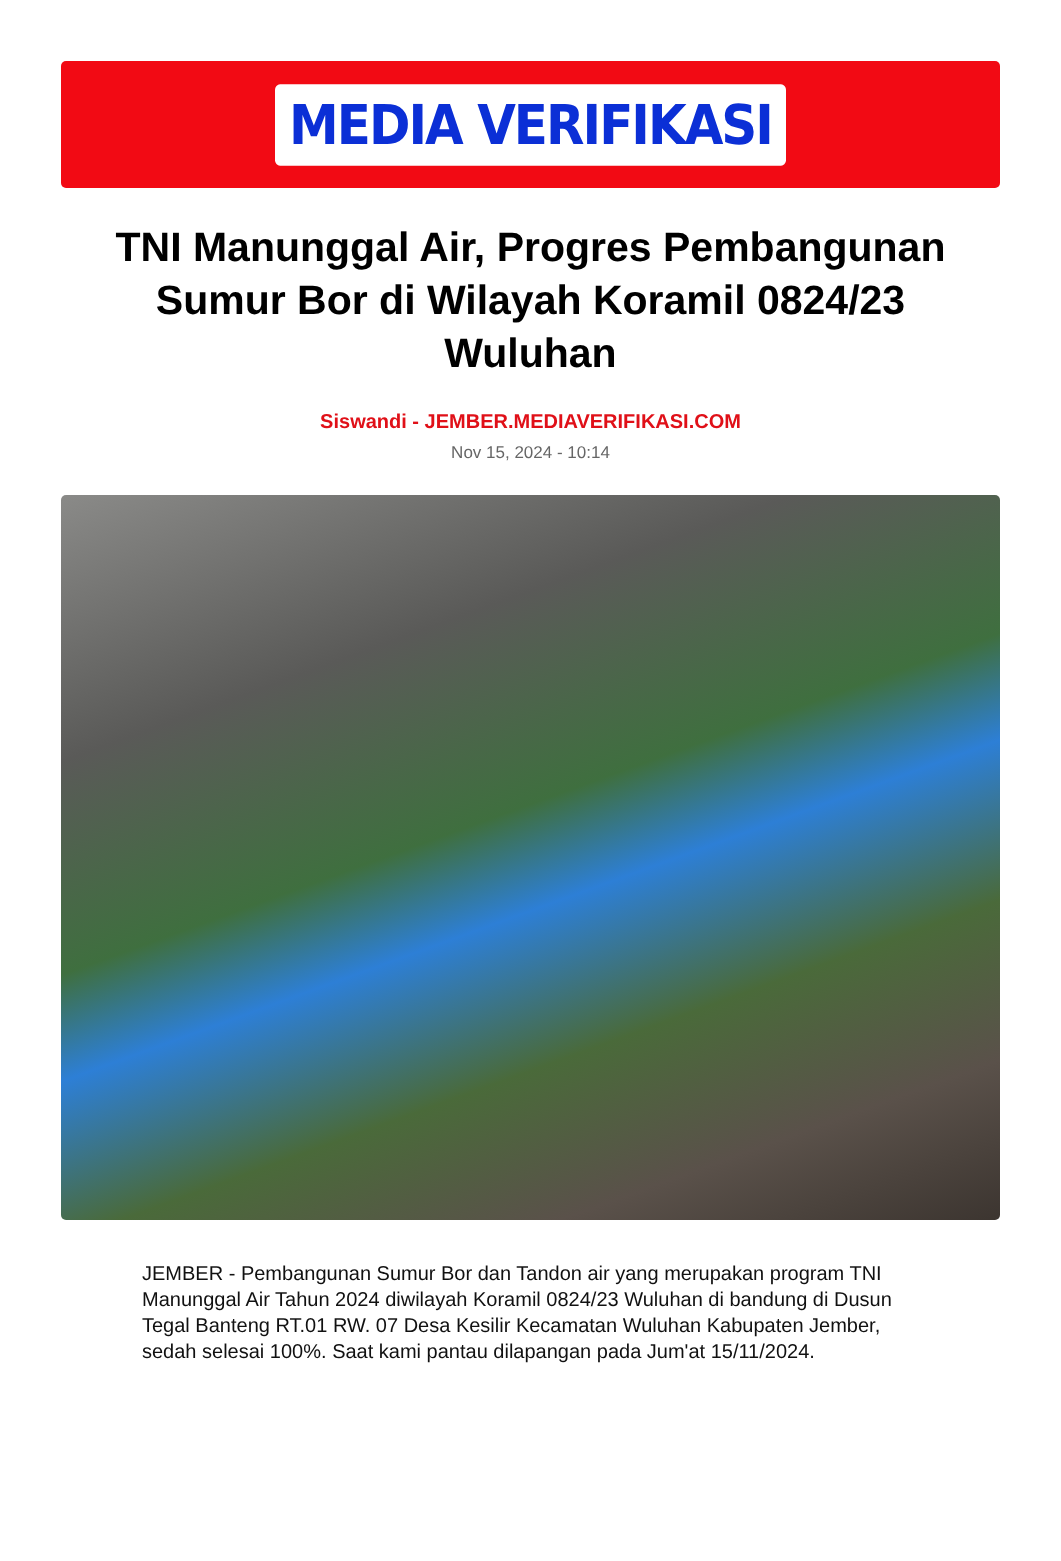MEDIA VERIFIKASI
TNI Manunggal Air, Progres Pembangunan Sumur Bor di Wilayah Koramil 0824/23 Wuluhan
Siswandi - JEMBER.MEDIAVERIFIKASI.COM
Nov 15, 2024 - 10:14
JEMBER - Pembangunan Sumur Bor dan Tandon air yang merupakan program TNI Manunggal Air Tahun 2024 diwilayah Koramil 0824/23 Wuluhan di bandung di Dusun Tegal Banteng RT.01 RW. 07 Desa Kesilir Kecamatan Wuluhan Kabupaten Jember, sedah selesai 100%. Saat kami pantau dilapangan pada Jum'at 15/11/2024.